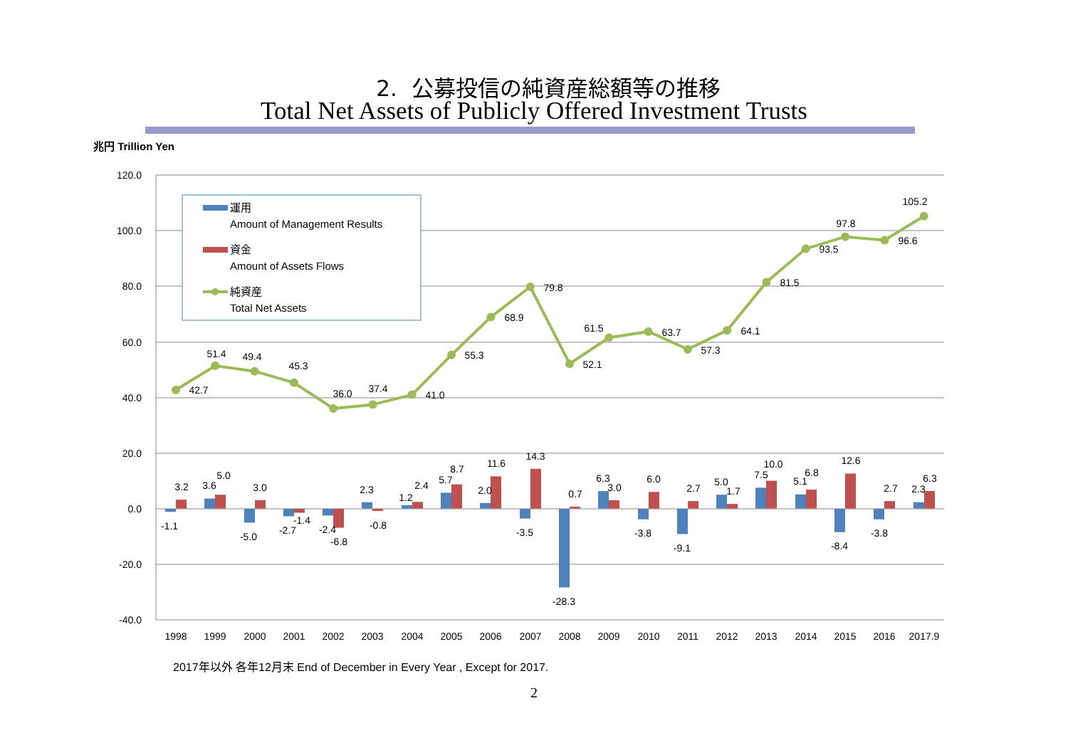2. 公募投信の純資産総額等の推移
Total Net Assets of Publicly Offered Investment Trusts
兆円 Trillion Yen
120.0
100.0
80.0
60.0
40.0
20.0
0.0
-20.0
-40.0
42.7
51.4
49.4
45.3
36.0
37.4
41.0
55.3
68.9
79.8
52.1
61.5
63.7
57.3
64.1
81.5
93.5
97.8
96.6
105.2
-1.1
3.2
3.6
5.0
-5.0
3.0
-2.7
-1.4
-2.4
-6.8
2.3
-0.8
1.2
2.4
5.7
8.7
2.0
11.6
-3.5
14.3
-28.3
0.7
6.3
3.0
-3.8
6.0
-9.1
2.7
5.0
1.7
7.5
10.0
5.1
6.8
-8.4
12.6
-3.8
2.7
2.3
6.3
1998
1999
2000
2001
2002
2003
2004
2005
2006
2007
2008
2009
2010
2011
2012
2013
2014
2015
2016
2017.9
運用
Amount of Management Results
資金
Amount of Assets Flows
純資産
Total Net Assets
2017年以外 各年12月末 End of December in Every Year , Except for 2017.
2